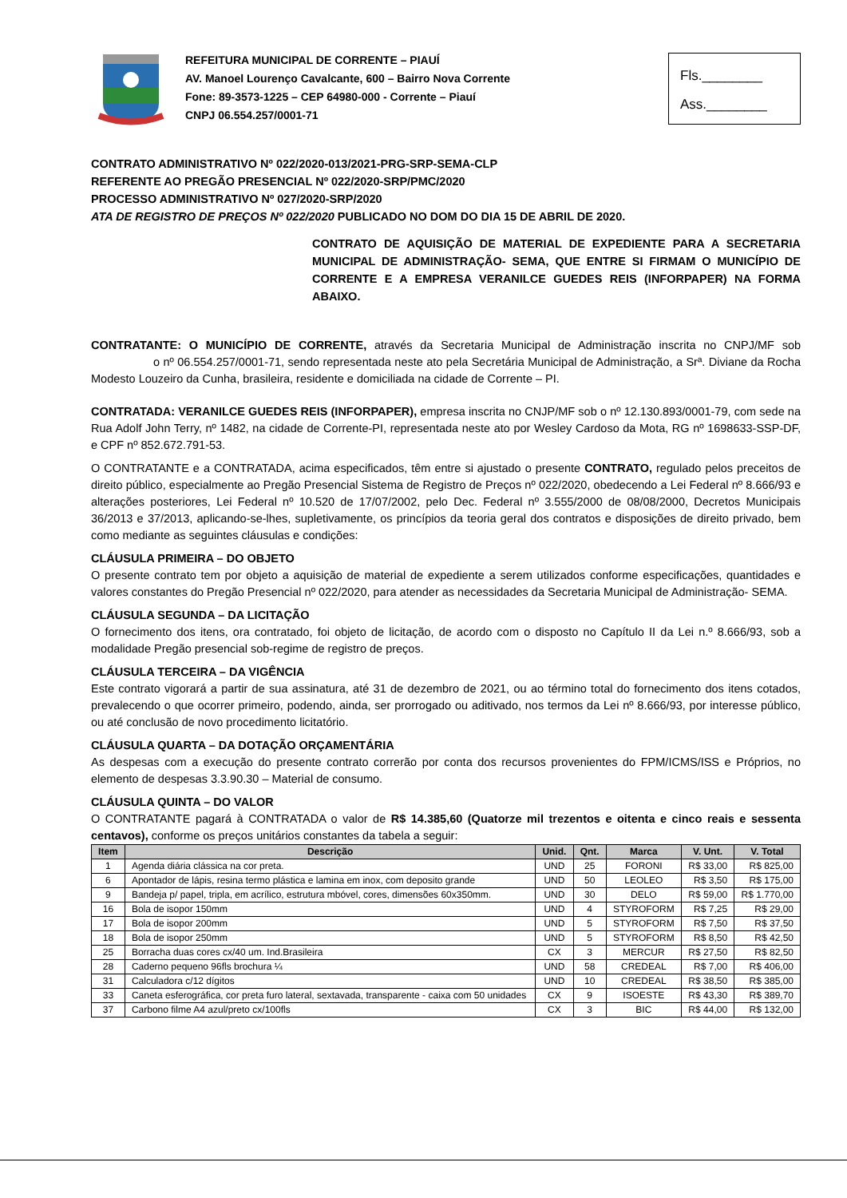REFEITURA MUNICIPAL DE CORRENTE – PIAUÍ
AV. Manoel Lourenço Cavalcante, 600 – Bairro Nova Corrente
Fone: 89-3573-1225 – CEP 64980-000 - Corrente – Piauí
CNPJ 06.554.257/0001-71
Fls.________
Ass.________
CONTRATO ADMINISTRATIVO Nº 022/2020-013/2021-PRG-SRP-SEMA-CLP
REFERENTE AO PREGÃO PRESENCIAL Nº 022/2020-SRP/PMC/2020
PROCESSO ADMINISTRATIVO Nº 027/2020-SRP/2020
ATA DE REGISTRO DE PREÇOS Nº 022/2020 PUBLICADO NO DOM DO DIA 15 DE ABRIL DE 2020.
CONTRATO DE AQUISIÇÃO DE MATERIAL DE EXPEDIENTE PARA A SECRETARIA MUNICIPAL DE ADMINISTRAÇÃO- SEMA, QUE ENTRE SI FIRMAM O MUNICÍPIO DE CORRENTE E A EMPRESA VERANILCE GUEDES REIS (INFORPAPER) NA FORMA ABAIXO.
CONTRATANTE: O MUNICÍPIO DE CORRENTE, através da Secretaria Municipal de Administração inscrita no CNPJ/MF sob o nº 06.554.257/0001-71, sendo representada neste ato pela Secretária Municipal de Administração, a Srª. Diviane da Rocha Modesto Louzeiro da Cunha, brasileira, residente e domiciliada na cidade de Corrente – PI.
CONTRATADA: VERANILCE GUEDES REIS (INFORPAPER), empresa inscrita no CNJP/MF sob o nº 12.130.893/0001-79, com sede na Rua Adolf John Terry, nº 1482, na cidade de Corrente-PI, representada neste ato por Wesley Cardoso da Mota, RG nº 1698633-SSP-DF, e CPF nº 852.672.791-53.
O CONTRATANTE e a CONTRATADA, acima especificados, têm entre si ajustado o presente CONTRATO, regulado pelos preceitos de direito público, especialmente ao Pregão Presencial Sistema de Registro de Preços nº 022/2020, obedecendo a Lei Federal nº 8.666/93 e alterações posteriores, Lei Federal nº 10.520 de 17/07/2002, pelo Dec. Federal nº 3.555/2000 de 08/08/2000, Decretos Municipais 36/2013 e 37/2013, aplicando-se-lhes, supletivamente, os princípios da teoria geral dos contratos e disposições de direito privado, bem como mediante as seguintes cláusulas e condições:
CLÁUSULA PRIMEIRA – DO OBJETO
O presente contrato tem por objeto a aquisição de material de expediente a serem utilizados conforme especificações, quantidades e valores constantes do Pregão Presencial nº 022/2020, para atender as necessidades da Secretaria Municipal de Administração- SEMA.
CLÁUSULA SEGUNDA – DA LICITAÇÃO
O fornecimento dos itens, ora contratado, foi objeto de licitação, de acordo com o disposto no Capítulo II da Lei n.º 8.666/93, sob a modalidade Pregão presencial sob-regime de registro de preços.
CLÁUSULA TERCEIRA – DA VIGÊNCIA
Este contrato vigorará a partir de sua assinatura, até 31 de dezembro de 2021, ou ao término total do fornecimento dos itens cotados, prevalecendo o que ocorrer primeiro, podendo, ainda, ser prorrogado ou aditivado, nos termos da Lei nº 8.666/93, por interesse público, ou até conclusão de novo procedimento licitatório.
CLÁUSULA QUARTA – DA DOTAÇÃO ORÇAMENTÁRIA
As despesas com a execução do presente contrato correrão por conta dos recursos provenientes do FPM/ICMS/ISS e Próprios, no elemento de despesas 3.3.90.30 – Material de consumo.
CLÁUSULA QUINTA – DO VALOR
O CONTRATANTE pagará à CONTRATADA o valor de R$ 14.385,60 (Quatorze mil trezentos e oitenta e cinco reais e sessenta centavos), conforme os preços unitários constantes da tabela a seguir:
| Item | Descrição | Unid. | Qnt. | Marca | V. Unt. | V. Total |
| --- | --- | --- | --- | --- | --- | --- |
| 1 | Agenda diária clássica na cor preta. | UND | 25 | FORONI | R$ 33,00 | R$ 825,00 |
| 6 | Apontador de lápis, resina termo plástica e lamina em inox, com deposito grande | UND | 50 | LEOLEO | R$ 3,50 | R$ 175,00 |
| 9 | Bandeja p/ papel, tripla, em acrílico, estrutura mbóvel, cores, dimensões 60x350mm. | UND | 30 | DELO | R$ 59,00 | R$ 1.770,00 |
| 16 | Bola de isopor 150mm | UND | 4 | STYROFORM | R$ 7,25 | R$ 29,00 |
| 17 | Bola de isopor 200mm | UND | 5 | STYROFORM | R$ 7,50 | R$ 37,50 |
| 18 | Bola de isopor 250mm | UND | 5 | STYROFORM | R$ 8,50 | R$ 42,50 |
| 25 | Borracha duas cores cx/40 um. Ind.Brasileira | CX | 3 | MERCUR | R$ 27,50 | R$ 82,50 |
| 28 | Caderno pequeno 96fls brochura ¼ | UND | 58 | CREDEAL | R$ 7,00 | R$ 406,00 |
| 31 | Calculadora c/12 dígitos | UND | 10 | CREDEAL | R$ 38,50 | R$ 385,00 |
| 33 | Caneta esferográfica, cor preta furo lateral, sextavada, transparente - caixa com 50 unidades | CX | 9 | ISOESTE | R$ 43,30 | R$ 389,70 |
| 37 | Carbono filme A4 azul/preto cx/100fls | CX | 3 | BIC | R$ 44,00 | R$ 132,00 |